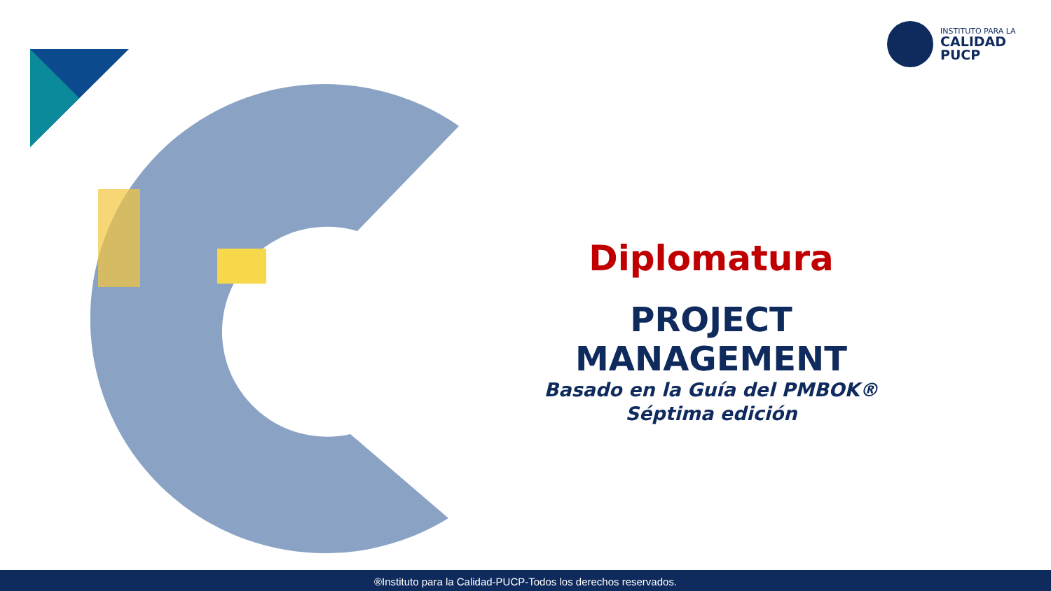INSTITUTO PARA LA
CALIDAD
PUCP
Diplomatura
PROJECT MANAGEMENT
Basado en la Guía del PMBOK®
Séptima edición
®Instituto para la Calidad-PUCP-Todos los derechos reservados.